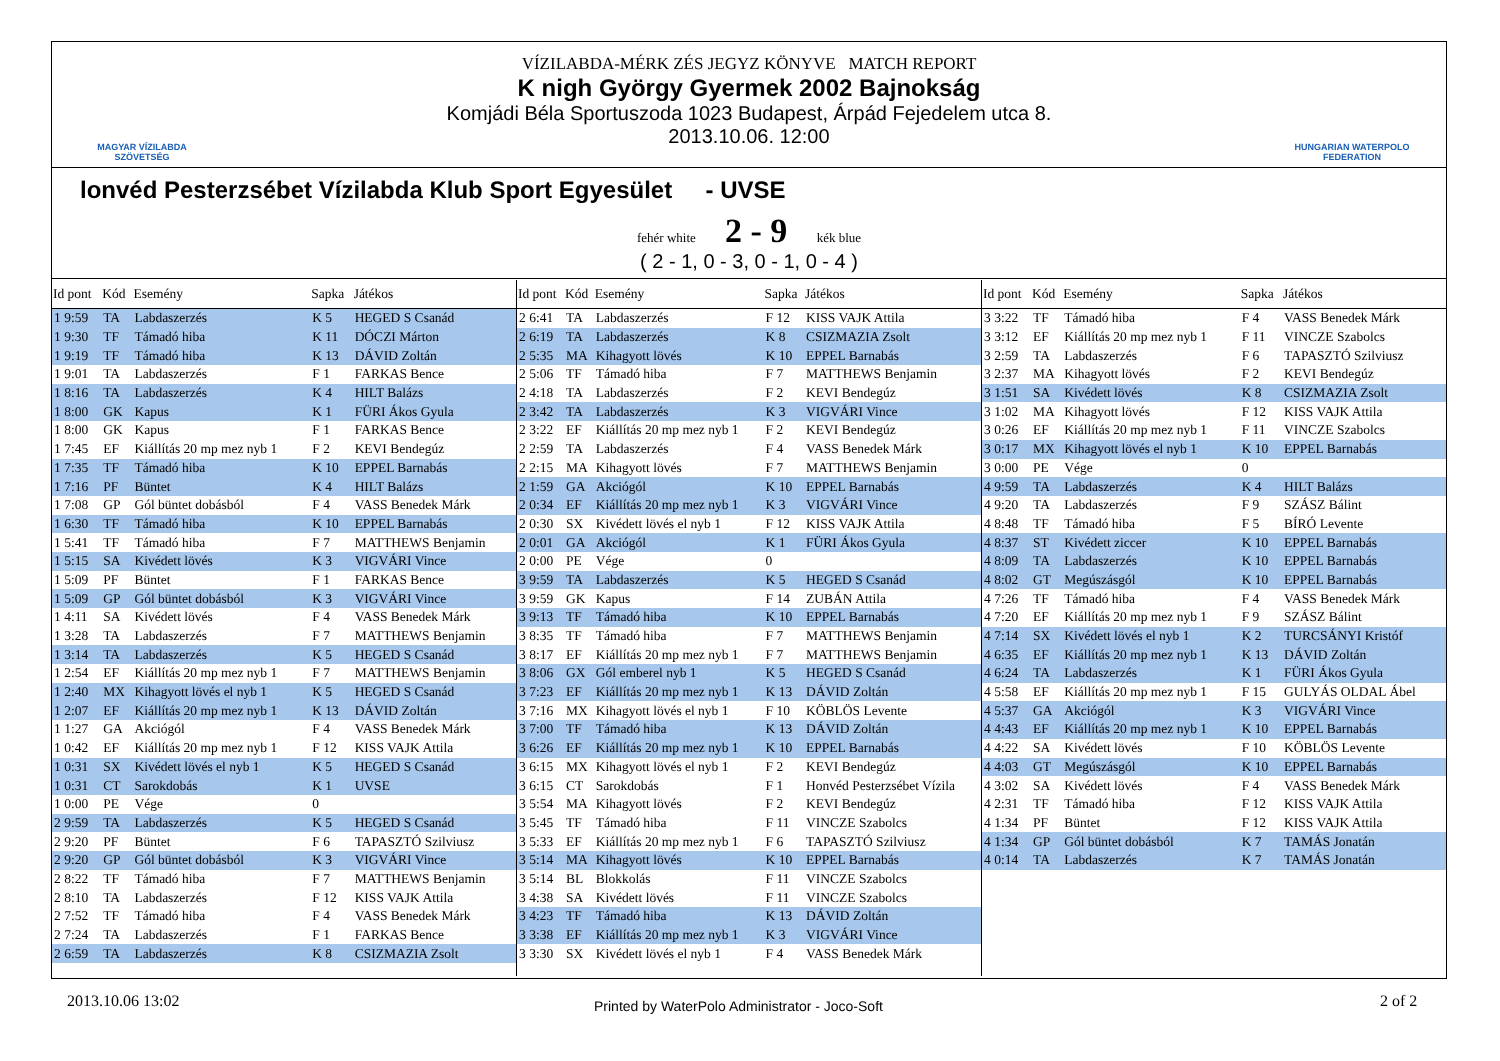MAGYAR VÍZILABDA SZÖVETSÉG
HUNGARIAN WATERPOLO FEDERATION
VÍZILABDA-MÉRK ZÉS JEGYZ KÖNYVE MATCH REPORT
K nigh György Gyermek 2002 Bajnokság
Komjádi Béla Sportuszoda 1023 Budapest, Árpád Fejedelem utca 8.
2013.10.06. 12:00
lonvéd Pesterzsébet Vízilabda Klub Sport Egyesület - UVSE
fehér white 2 - 9 kék blue
( 2 - 1, 0 - 3, 0 - 1, 0 - 4 )
| Id pont | Kód | Esemény | Sapka | Játékos |
| --- | --- | --- | --- | --- |
| 1 9:59 | TA | Labdaszerzés | K 5 | HEGED S Csanád |
| 1 9:30 | TF | Támadó hiba | K 11 | DÓCZI Márton |
| 1 9:19 | TF | Támadó hiba | K 13 | DÁVID Zoltán |
| 1 9:01 | TA | Labdaszerzés | F 1 | FARKAS Bence |
| 1 8:16 | TA | Labdaszerzés | K 4 | HILT Balázs |
| 1 8:00 | GK | Kapus | K 1 | FÜRI Ákos Gyula |
| 1 8:00 | GK | Kapus | F 1 | FARKAS Bence |
| 1 7:45 | EF | Kiállítás 20 mp mez nyb 1 | F 2 | KEVI Bendegúz |
| 1 7:35 | TF | Támadó hiba | K 10 | EPPEL Barnabás |
| 1 7:16 | PF | Büntet | K 4 | HILT Balázs |
| 1 7:08 | GP | Gól büntet dobásból | F 4 | VASS Benedek Márk |
| 1 6:30 | TF | Támadó hiba | K 10 | EPPEL Barnabás |
| 1 5:41 | TF | Támadó hiba | F 7 | MATTHEWS Benjamin |
| 1 5:15 | SA | Kivédett lövés | K 3 | VIGVÁRI Vince |
| 1 5:09 | PF | Büntet | F 1 | FARKAS Bence |
| 1 5:09 | GP | Gól büntet dobásból | K 3 | VIGVÁRI Vince |
| 1 4:11 | SA | Kivédett lövés | F 4 | VASS Benedek Márk |
| 1 3:28 | TA | Labdaszerzés | F 7 | MATTHEWS Benjamin |
| 1 3:14 | TA | Labdaszerzés | K 5 | HEGED S Csanád |
| 1 2:54 | EF | Kiállítás 20 mp mez nyb 1 | F 7 | MATTHEWS Benjamin |
| 1 2:40 | MX | Kihagyott lövés el nyb 1 | K 5 | HEGED S Csanád |
| 1 2:07 | EF | Kiállítás 20 mp mez nyb 1 | K 13 | DÁVID Zoltán |
| 1 1:27 | GA | Akciógól | F 4 | VASS Benedek Márk |
| 1 0:42 | EF | Kiállítás 20 mp mez nyb 1 | F 12 | KISS VAJK Attila |
| 1 0:31 | SX | Kivédett lövés el nyb 1 | K 5 | HEGED S Csanád |
| 1 0:31 | CT | Sarokdobás | K 1 | UVSE |
| 1 0:00 | PE | Vége | 0 | |
| 2 9:59 | TA | Labdaszerzés | K 5 | HEGED S Csanád |
| 2 9:20 | PF | Büntet | F 6 | TAPASZTÓ Szilviusz |
| 2 9:20 | GP | Gól büntet dobásból | K 3 | VIGVÁRI Vince |
| 2 8:22 | TF | Támadó hiba | F 7 | MATTHEWS Benjamin |
| 2 8:10 | TA | Labdaszerzés | F 12 | KISS VAJK Attila |
| 2 7:52 | TF | Támadó hiba | F 4 | VASS Benedek Márk |
| 2 7:24 | TA | Labdaszerzés | F 1 | FARKAS Bence |
| 2 6:59 | TA | Labdaszerzés | K 8 | CSIZMAZIA Zsolt |
| Id pont | Kód | Esemény | Sapka | Játékos |
| --- | --- | --- | --- | --- |
| 2 6:41 | TA | Labdaszerzés | F 12 | KISS VAJK Attila |
| 2 6:19 | TA | Labdaszerzés | K 8 | CSIZMAZIA Zsolt |
| 2 5:35 | MA | Kihagyott lövés | K 10 | EPPEL Barnabás |
| 2 5:06 | TF | Támadó hiba | F 7 | MATTHEWS Benjamin |
| 2 4:18 | TA | Labdaszerzés | F 2 | KEVI Bendegúz |
| 2 3:42 | TA | Labdaszerzés | K 3 | VIGVÁRI Vince |
| 2 3:22 | EF | Kiállítás 20 mp mez nyb 1 | F 2 | KEVI Bendegúz |
| 2 2:59 | TA | Labdaszerzés | F 4 | VASS Benedek Márk |
| 2 2:15 | MA | Kihagyott lövés | F 7 | MATTHEWS Benjamin |
| 2 1:59 | GA | Akciógól | K 10 | EPPEL Barnabás |
| 2 0:34 | EF | Kiállítás 20 mp mez nyb 1 | K 3 | VIGVÁRI Vince |
| 2 0:30 | SX | Kivédett lövés el nyb 1 | F 12 | KISS VAJK Attila |
| 2 0:01 | GA | Akciógól | K 1 | FÜRI Ákos Gyula |
| 2 0:00 | PE | Vége | 0 | |
| 3 9:59 | TA | Labdaszerzés | K 5 | HEGED S Csanád |
| 3 9:59 | GK | Kapus | F 14 | ZUBÁN Attila |
| 3 9:13 | TF | Támadó hiba | K 10 | EPPEL Barnabás |
| 3 8:35 | TF | Támadó hiba | F 7 | MATTHEWS Benjamin |
| 3 8:17 | EF | Kiállítás 20 mp mez nyb 1 | F 7 | MATTHEWS Benjamin |
| 3 8:06 | GX | Gól emberel nyb 1 | K 5 | HEGED S Csanád |
| 3 7:23 | EF | Kiállítás 20 mp mez nyb 1 | K 13 | DÁVID Zoltán |
| 3 7:16 | MX | Kihagyott lövés el nyb 1 | F 10 | KÖBLÖS Levente |
| 3 7:00 | TF | Támadó hiba | K 13 | DÁVID Zoltán |
| 3 6:26 | EF | Kiállítás 20 mp mez nyb 1 | K 10 | EPPEL Barnabás |
| 3 6:15 | MX | Kihagyott lövés el nyb 1 | F 2 | KEVI Bendegúz |
| 3 6:15 | CT | Sarokdobás | F 1 | Honvéd Pesterzsébet Vízila |
| 3 5:54 | MA | Kihagyott lövés | F 2 | KEVI Bendegúz |
| 3 5:45 | TF | Támadó hiba | F 11 | VINCZE Szabolcs |
| 3 5:33 | EF | Kiállítás 20 mp mez nyb 1 | F 6 | TAPASZTÓ Szilviusz |
| 3 5:14 | MA | Kihagyott lövés | K 10 | EPPEL Barnabás |
| 3 5:14 | BL | Blokkolás | F 11 | VINCZE Szabolcs |
| 3 4:38 | SA | Kivédett lövés | F 11 | VINCZE Szabolcs |
| 3 4:23 | TF | Támadó hiba | K 13 | DÁVID Zoltán |
| 3 3:38 | EF | Kiállítás 20 mp mez nyb 1 | K 3 | VIGVÁRI Vince |
| 3 3:30 | SX | Kivédett lövés el nyb 1 | F 4 | VASS Benedek Márk |
| Id pont | Kód | Esemény | Sapka | Játékos |
| --- | --- | --- | --- | --- |
| 3 3:22 | TF | Támadó hiba | F 4 | VASS Benedek Márk |
| 3 3:12 | EF | Kiállítás 20 mp mez nyb 1 | F 11 | VINCZE Szabolcs |
| 3 2:59 | TA | Labdaszerzés | F 6 | TAPASZTÓ Szilviusz |
| 3 2:37 | MA | Kihagyott lövés | F 2 | KEVI Bendegúz |
| 3 1:51 | SA | Kivédett lövés | K 8 | CSIZMAZIA Zsolt |
| 3 1:02 | MA | Kihagyott lövés | F 12 | KISS VAJK Attila |
| 3 0:26 | EF | Kiállítás 20 mp mez nyb 1 | F 11 | VINCZE Szabolcs |
| 3 0:17 | MX | Kihagyott lövés el nyb 1 | K 10 | EPPEL Barnabás |
| 3 0:00 | PE | Vége | 0 | |
| 4 9:59 | TA | Labdaszerzés | K 4 | HILT Balázs |
| 4 9:20 | TA | Labdaszerzés | F 9 | SZÁSZ Bálint |
| 4 8:48 | TF | Támadó hiba | F 5 | BÍRÓ Levente |
| 4 8:37 | ST | Kivédett ziccer | K 10 | EPPEL Barnabás |
| 4 8:09 | TA | Labdaszerzés | K 10 | EPPEL Barnabás |
| 4 8:02 | GT | Megúszásgól | K 10 | EPPEL Barnabás |
| 4 7:26 | TF | Támadó hiba | F 4 | VASS Benedek Márk |
| 4 7:20 | EF | Kiállítás 20 mp mez nyb 1 | F 9 | SZÁSZ Bálint |
| 4 7:14 | SX | Kivédett lövés el nyb 1 | K 2 | TURCSÁNYI Kristóf |
| 4 6:35 | EF | Kiállítás 20 mp mez nyb 1 | K 13 | DÁVID Zoltán |
| 4 6:24 | TA | Labdaszerzés | K 1 | FÜRI Ákos Gyula |
| 4 5:58 | EF | Kiállítás 20 mp mez nyb 1 | F 15 | GULYÁS OLDAL Ábel |
| 4 5:37 | GA | Akciógól | K 3 | VIGVÁRI Vince |
| 4 4:43 | EF | Kiállítás 20 mp mez nyb 1 | K 10 | EPPEL Barnabás |
| 4 4:22 | SA | Kivédett lövés | F 10 | KÖBLÖS Levente |
| 4 4:03 | GT | Megúszásgól | K 10 | EPPEL Barnabás |
| 4 3:02 | SA | Kivédett lövés | F 4 | VASS Benedek Márk |
| 4 2:31 | TF | Támadó hiba | F 12 | KISS VAJK Attila |
| 4 1:34 | PF | Büntet | F 12 | KISS VAJK Attila |
| 4 1:34 | GP | Gól büntet dobásból | K 7 | TAMÁS Jonatán |
| 4 0:14 | TA | Labdaszerzés | K 7 | TAMÁS Jonatán |
2013.10.06 13:02
Printed by WaterPolo Administrator - Joco-Soft
2 of 2